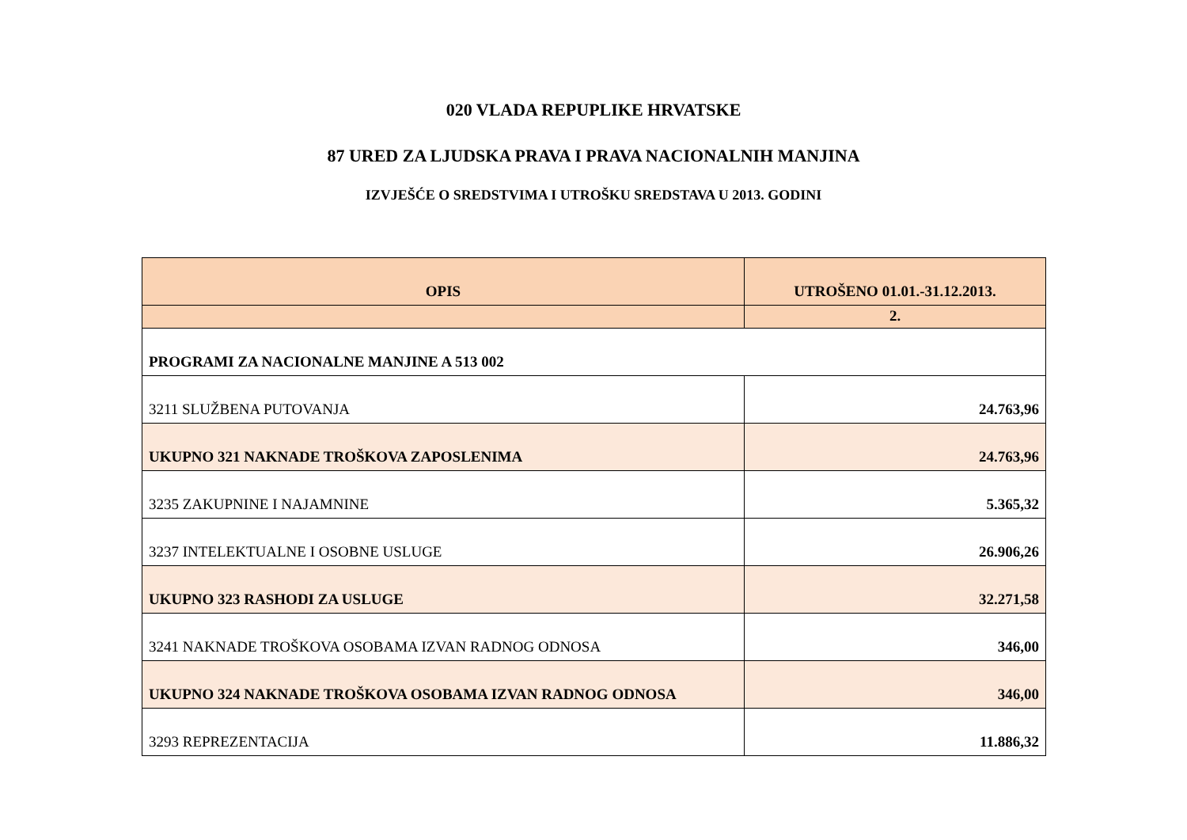020 VLADA REPUPLIKE HRVATSKE
87 URED ZA LJUDSKA PRAVA I PRAVA NACIONALNIH MANJINA
IZVJEŠĆE O SREDSTVIMA I UTROŠKU SREDSTAVA U 2013. GODINI
| OPIS | UTROŠENO 01.01.-31.12.2013. |
| --- | --- |
| | 2. |
| PROGRAMI ZA NACIONALNE MANJINE A 513 002 | |
| 3211 SLUŽBENA PUTOVANJA | 24.763,96 |
| UKUPNO 321 NAKNADE TROŠKOVA ZAPOSLENIMA | 24.763,96 |
| 3235 ZAKUPNINE I NAJAMNINE | 5.365,32 |
| 3237 INTELEKTUALNE I OSOBNE USLUGE | 26.906,26 |
| UKUPNO 323 RASHODI ZA USLUGE | 32.271,58 |
| 3241 NAKNADE TROŠKOVA OSOBAMA IZVAN RADNOG ODNOSA | 346,00 |
| UKUPNO 324 NAKNADE TROŠKOVA OSOBAMA IZVAN RADNOG ODNOSA | 346,00 |
| 3293 REPREZENTACIJA | 11.886,32 |